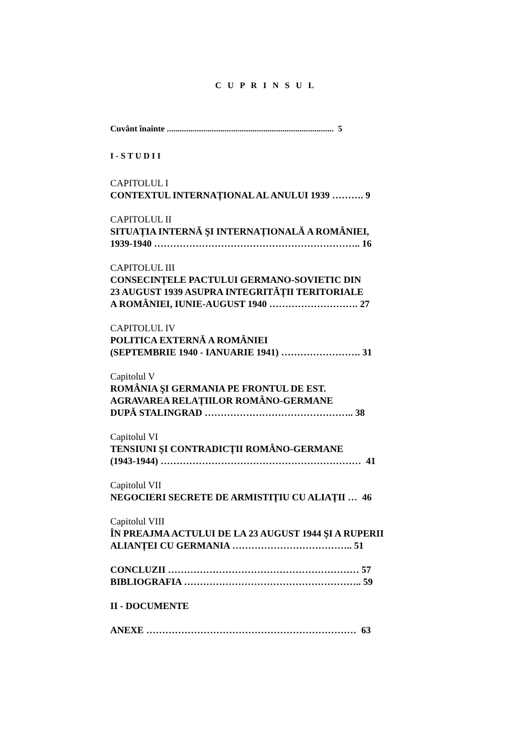C U P R I N S U L
Cuvânt înainte .............................................................................. 5
I - S T U D I I
CAPITOLUL I
CONTEXTUL INTERNAȚIONAL AL ANULUI 1939 ………. 9
CAPITOLUL II
SITUAȚIA INTERNĂ ŞI INTERNAȚIONALĂ A ROMÂNIEI,
1939-1940 ……………………………………………………….. 16
CAPITOLUL III
CONSECINȚELE PACTULUI GERMANO-SOVIETIC DIN
23 AUGUST 1939 ASUPRA INTEGRITĂȚII TERITORIALE
A ROMÂNIEI, IUNIE-AUGUST 1940 ………………………. 27
CAPITOLUL IV
POLITICA EXTERNĂ A ROMÂNIEI
(SEPTEMBRIE 1940 - IANUARIE 1941) ……………………. 31
Capitolul V
ROMÂNIA ŞI GERMANIA PE FRONTUL DE EST.
AGRAVAREA RELAȚIILOR ROMÂNO-GERMANE
DUPĂ STALINGRAD ……………………………………….. 38
Capitolul VI
TENSIUNI ŞI CONTRADICȚII ROMÂNO-GERMANE
(1943-1944) ……………………………………………………… 41
Capitolul VII
NEGOCIERI SECRETE DE ARMISTIȚIU CU ALIAȚII … 46
Capitolul VIII
ÎN PREAJMA ACTULUI DE LA 23 AUGUST 1944 ŞI A RUPERII
ALIANȚEI CU GERMANIA ……………………………….. 51
CONCLUZII …………………………………………………… 57
BIBLIOGRAFIA ……………………………………………….. 59
II - DOCUMENTE
ANEXE ………………………………………………………… 63